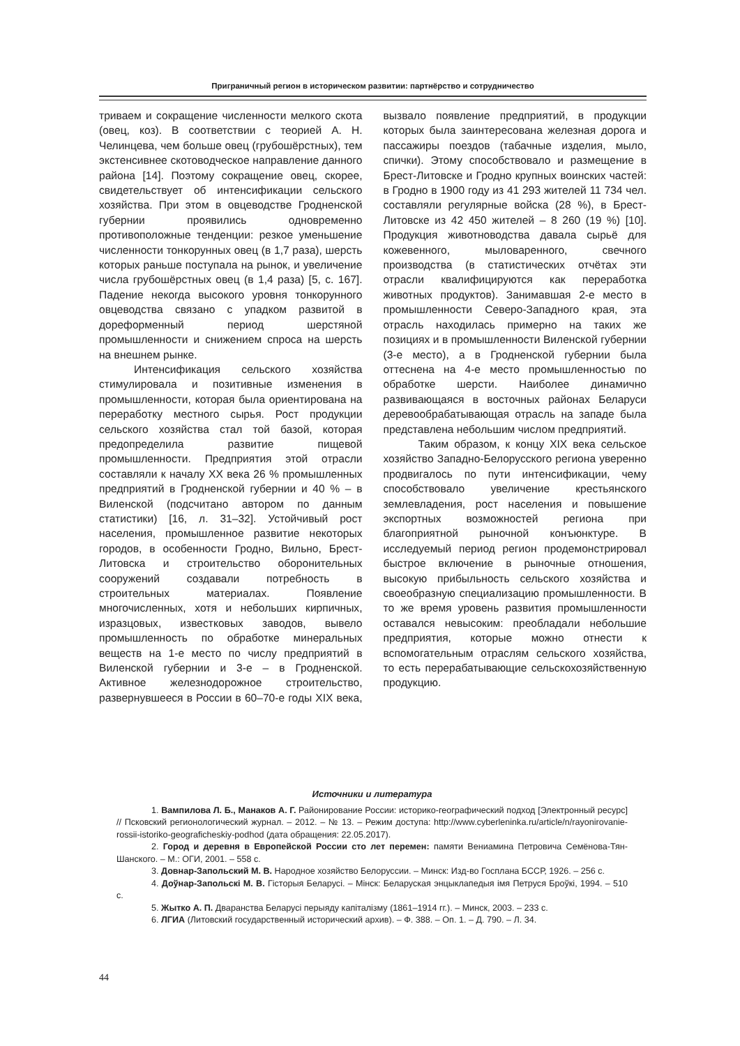Приграничный регион в историческом развитии: партнёрство и сотрудничество
триваем и сокращение численности мелкого скота (овец, коз). В соответствии с теорией А. Н. Челинцева, чем больше овец (грубошёрстных), тем экстенсивнее скотоводческое направление данного района [14]. Поэтому сокращение овец, скорее, свидетельствует об интенсификации сельского хозяйства. При этом в овцеводстве Гродненской губернии проявились одновременно противоположные тенденции: резкое уменьшение численности тонкорунных овец (в 1,7 раза), шерсть которых раньше поступала на рынок, и увеличение числа грубошёрстных овец (в 1,4 раза) [5, с. 167]. Падение некогда высокого уровня тонкорунного овцеводства связано с упадком развитой в дореформенный период шерстяной промышленности и снижением спроса на шерсть на внешнем рынке.
Интенсификация сельского хозяйства стимулировала и позитивные изменения в промышленности, которая была ориентирована на переработку местного сырья. Рост продукции сельского хозяйства стал той базой, которая предопределила развитие пищевой промышленности. Предприятия этой отрасли составляли к началу ХХ века 26 % промышленных предприятий в Гродненской губернии и 40 % – в Виленской (подсчитано автором по данным статистики) [16, л. 31–32]. Устойчивый рост населения, промышленное развитие некоторых городов, в особенности Гродно, Вильно, Брест-Литовска и строительство оборонительных сооружений создавали потребность в строительных материалах. Появление многочисленных, хотя и небольших кирпичных, изразцовых, известковых заводов, вывело промышленность по обработке минеральных веществ на 1-е место по числу предприятий в Виленской губернии и 3-е – в Гродненской. Активное железнодорожное строительство, развернувшееся в России в 60–70-е годы XIX века, вызвало появление предприятий, в продукции которых была заинтересована железная дорога и пассажиры поездов (табачные изделия, мыло, спички). Этому способствовало и размещение в Брест-Литовске и Гродно крупных воинских частей: в Гродно в 1900 году из 41 293 жителей 11 734 чел. составляли регулярные войска (28 %), в Брест-Литовске из 42 450 жителей – 8 260 (19 %) [10]. Продукция животноводства давала сырьё для кожевенного, мыловаренного, свечного производства (в статистических отчётах эти отрасли квалифицируются как переработка животных продуктов). Занимавшая 2-е место в промышленности Северо-Западного края, эта отрасль находилась примерно на таких же позициях и в промышленности Виленской губернии (3-е место), а в Гродненской губернии была оттеснена на 4-е место промышленностью по обработке шерсти. Наиболее динамично развивающаяся в восточных районах Беларуси деревообрабатывающая отрасль на западе была представлена небольшим числом предприятий.
Таким образом, к концу XIX века сельское хозяйство Западно-Белорусского региона уверенно продвигалось по пути интенсификации, чему способствовало увеличение крестьянского землевладения, рост населения и повышение экспортных возможностей региона при благоприятной рыночной конъюнктуре. В исследуемый период регион продемонстрировал быстрое включение в рыночные отношения, высокую прибыльность сельского хозяйства и своеобразную специализацию промышленности. В то же время уровень развития промышленности оставался невысоким: преобладали небольшие предприятия, которые можно отнести к вспомогательным отраслям сельского хозяйства, то есть перерабатывающие сельскохозяйственную продукцию.
Источники и литература
1. Вампилова Л. Б., Манаков А. Г. Районирование России: историко-географический подход [Электронный ресурс] // Псковский регионологический журнал. – 2012. – № 13. – Режим доступа: http://www.cyberleninka.ru/article/n/rayonirovanie-rossii-istoriko-geograficheskiy-podhod (дата обращения: 22.05.2017).
2. Город и деревня в Европейской России сто лет перемен: памяти Вениамина Петровича Семёнова-Тян-Шанского. – М.: ОГИ, 2001. – 558 с.
3. Довнар-Запольский М. В. Народное хозяйство Белоруссии. – Минск: Изд-во Госплана БССР, 1926. – 256 с.
4. Доўнар-Запольскі М. В. Гісторыя Беларусі. – Мінск: Беларуская энцыклапедыя імя Петруся Броўкі, 1994. – 510 с.
5. Жытко А. П. Дваранства Беларусі перыяду капіталізму (1861–1914 гг.). – Минск, 2003. – 233 с.
6. ЛГИА (Литовский государственный исторический архив). – Ф. 388. – Оп. 1. – Д. 790. – Л. 34.
44